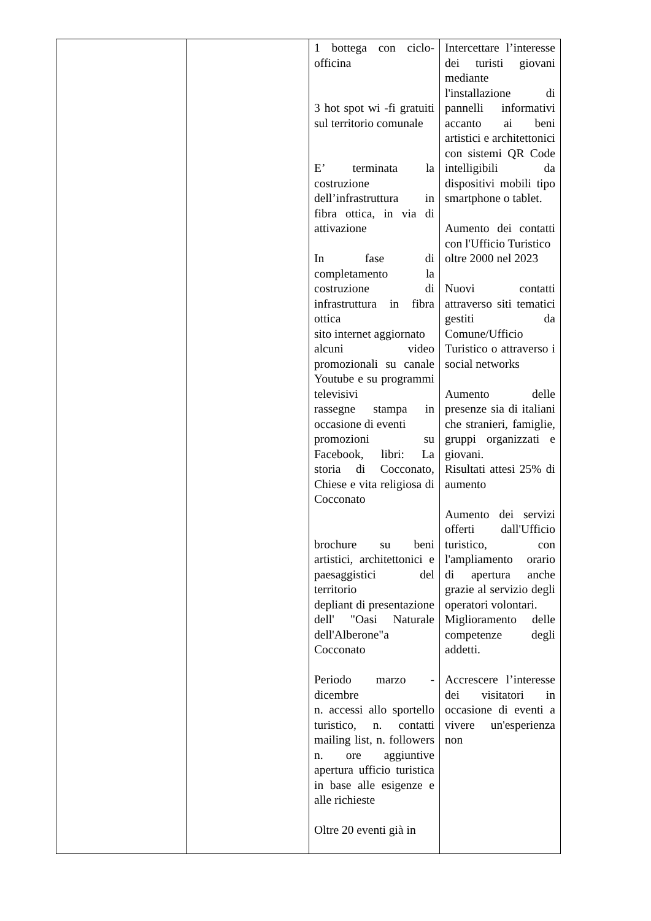| | | 1 bottega con ciclo-officina 3 hot spot wi -fi gratuiti sul territorio comunale E’ terminata la costruzione dell’infrastruttura in fibra ottica, in via di attivazione In fase di completamento la costruzione di infrastruttura in fibra ottica sito internet aggiornato alcuni video promozionali su canale Youtube e su programmi televisivi rassegne stampa in occasione di eventi promozioni su Facebook, libri: La storia di Cocconato, Chiese e vita religiosa di Cocconato brochure su beni artistici, architettonici e paesaggistici del territorio depliant di presentazione dell' "Oasi Naturale dell'Alberone"a Cocconato Periodo marzo - dicembre n. accessi allo sportello turistico, n. contatti mailing list, n. followers n. ore aggiuntive apertura ufficio turistica in base alle esigenze e alle richieste Oltre 20 eventi già in | Intercettare l’interesse dei turisti giovani mediante l'installazione di pannelli informativi accanto ai beni artistici e architettonici con sistemi QR Code intelligibili da dispositivi mobili tipo smartphone o tablet. Aumento dei contatti con l'Ufficio Turistico oltre 2000 nel 2023 Nuovi contatti attraverso siti tematici gestiti da Comune/Ufficio Turistico o attraverso i social networks Aumento delle presenze sia di italiani che stranieri, famiglie, gruppi organizzati e giovani. Risultati attesi 25% di aumento Aumento dei servizi offerti dall'Ufficio turistico, con l'ampliamento orario di apertura anche grazie al servizio degli operatori volontari. Miglioramento delle competenze degli addetti. Accrescere l’interesse dei visitatori in occasione di eventi a vivere un'esperienza non |